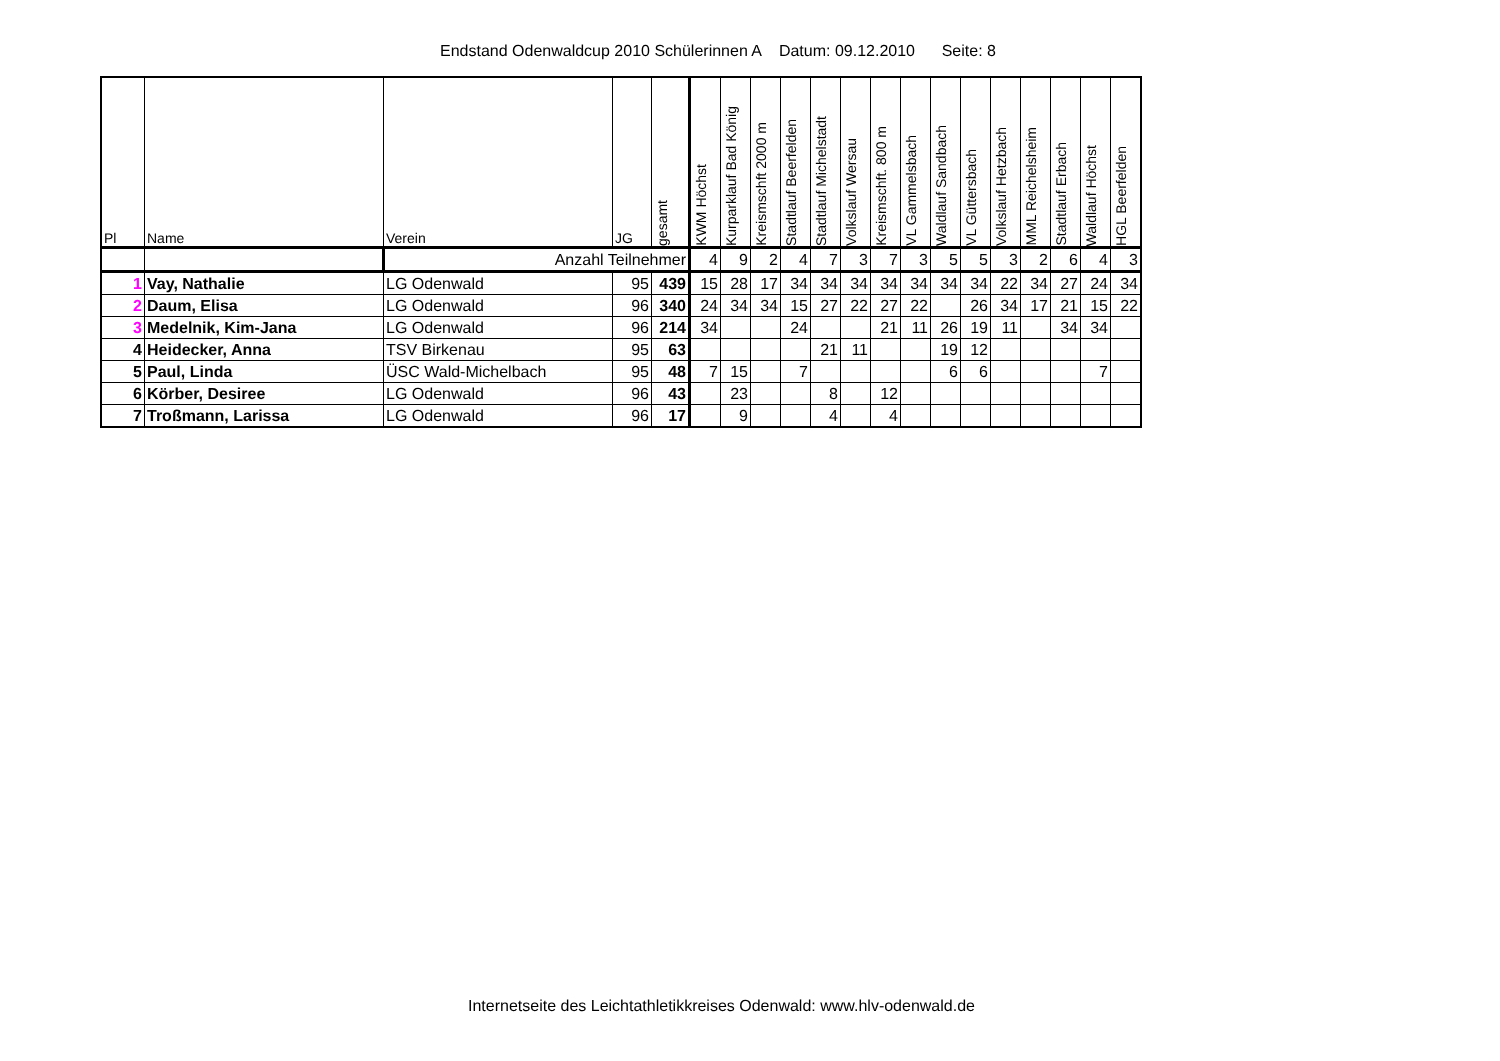Endstand Odenwaldcup 2010 Schülerinnen A Datum: 09.12.2010 Seite: 8
| Pl | Name | Verein | JG | gesamt | KWM Höchst | Kurparklauf Bad König | Kreismschft 2000 m | Stadtlauf Beerfelden | Stadtlauf Michelstadt | Volkslauf Wersau | Kreismschft. 800 m | VL Gammelsbach | Waldlauf Sandbach | VL Güttersbach | Volkslauf Hetzbach | MML Reichelsheim | Stadtlauf Erbach | Waldlauf Höchst | HGL Beerfelden |
| --- | --- | --- | --- | --- | --- | --- | --- | --- | --- | --- | --- | --- | --- | --- | --- | --- | --- | --- | --- |
| | | Anzahl Teilnehmer | | | 4 | 9 | 2 | 4 | 7 | 3 | 7 | 3 | 5 | 5 | 3 | 2 | 6 | 4 | 3 |
| 1 | Vay, Nathalie | LG Odenwald | 95 | 439 | 15 | 28 | 17 | 34 | 34 | 34 | 34 | 34 | 34 | 34 | 22 | 34 | 27 | 24 | 34 |
| 2 | Daum, Elisa | LG Odenwald | 96 | 340 | 24 | 34 | 34 | 15 | 27 | 22 | 27 | 22 | | 26 | 34 | 17 | 21 | 15 | 22 |
| 3 | Medelnik, Kim-Jana | LG Odenwald | 96 | 214 | 34 | | | 24 | | | 21 | 11 | 26 | 19 | 11 | | 34 | 34 | |
| 4 | Heidecker, Anna | TSV Birkenau | 95 | 63 | | | | | 21 | 11 | | | 19 | 12 | | | | | |
| 5 | Paul, Linda | ÜSC Wald-Michelbach | 95 | 48 | 7 | 15 | | 7 | | | | | 6 | 6 | | | | 7 | |
| 6 | Körber, Desiree | LG Odenwald | 96 | 43 | | 23 | | | 8 | | 12 | | | | | | | | |
| 7 | Troßmann, Larissa | LG Odenwald | 96 | 17 | | 9 | | | 4 | | 4 | | | | | | | | |
Internetseite des Leichtathletikkreises Odenwald: www.hlv-odenwald.de